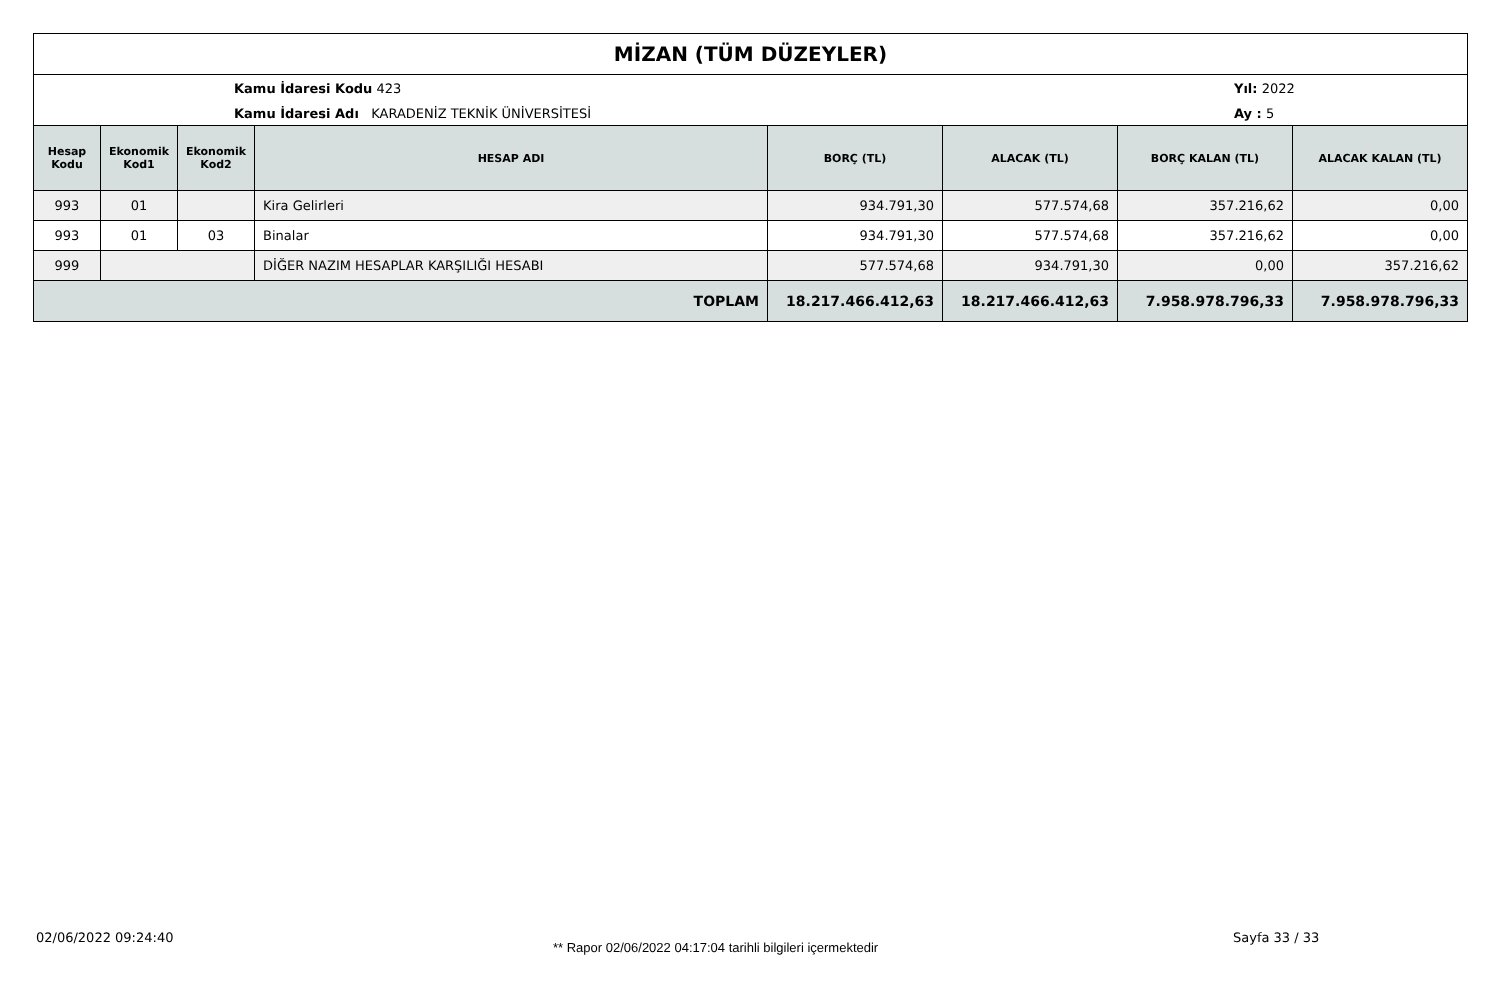MİZAN (TÜM DÜZEYLER)
Kamu İdaresi Kodu 423
Kamu İdaresi Adı KARADENİZ TEKNİK ÜNİVERSİTESİ
Yıl: 2022
Ay : 5
| Hesap Kodu | Ekonomik Kod1 | Ekonomik Kod2 | HESAP ADI | BORÇ (TL) | ALACAK (TL) | BORÇ KALAN (TL) | ALACAK KALAN (TL) |
| --- | --- | --- | --- | --- | --- | --- | --- |
| 993 | 01 | | Kira Gelirleri | 934.791,30 | 577.574,68 | 357.216,62 | 0,00 |
| 993 | 01 | 03 | Binalar | 934.791,30 | 577.574,68 | 357.216,62 | 0,00 |
| 999 | | | DİĞER NAZIM HESAPLAR KARŞILIĞI HESABI | 577.574,68 | 934.791,30 | 0,00 | 357.216,62 |
| TOPLAM | | | | 18.217.466.412,63 | 18.217.466.412,63 | 7.958.978.796,33 | 7.958.978.796,33 |
02/06/2022 09:24:40
** Rapor 02/06/2022 04:17:04 tarihli bilgileri içermektedir
Sayfa 33 / 33